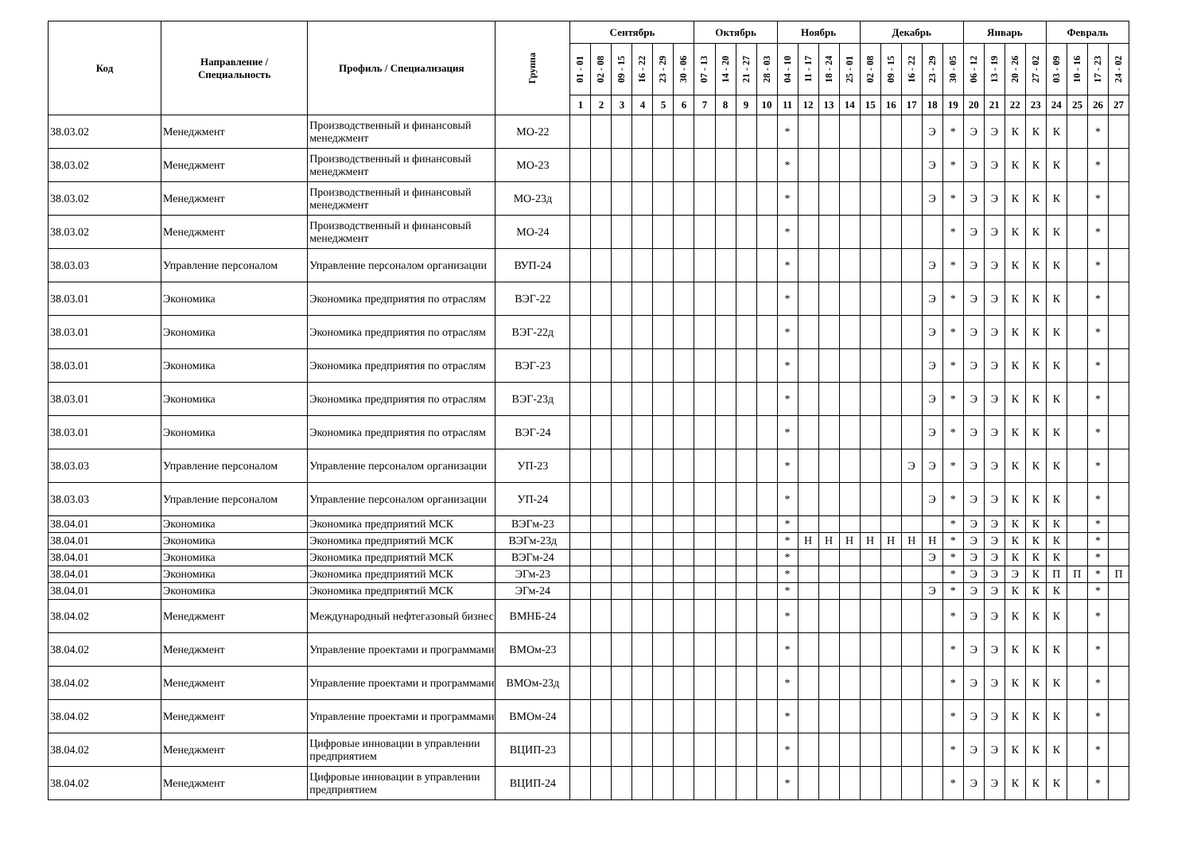| Код | Направление / Специальность | Профиль / Специализация | Группа | Сентябрь | | | | | | Октябрь | | | | Ноябрь | | | | Декабрь | | | | | Январь | | | | Февраль | | | |
| --- | --- | --- | --- | --- | --- | --- | --- | --- | --- | --- | --- | --- | --- | --- | --- | --- | --- | --- | --- | --- | --- | --- | --- | --- | --- | --- | --- | --- | --- | --- |
| | | | | 01 - 01 | 02 - 08 | 09 - 15 | 16 - 22 | 23 - 29 | 30 - 06 | 07 - 13 | 14 - 20 | 21 - 27 | 28 - 03 | 04 - 10 | 11 - 17 | 18 - 24 | 25 - 01 | 02 - 08 | 09 - 15 | 16 - 22 | 23 - 29 | 30 - 05 | 06 - 12 | 13 - 19 | 20 - 26 | 27 - 02 | 03 - 09 | 10 - 16 | 17 - 23 | 24 - 02 |
| | | | | 1 | 2 | 3 | 4 | 5 | 6 | 7 | 8 | 9 | 10 | 11 | 12 | 13 | 14 | 15 | 16 | 17 | 18 | 19 | 20 | 21 | 22 | 23 | 24 | 25 | 26 | 27 |
| 38.03.02 | Менеджмент | Производственный и финансовый менеджмент | МО-22 | | | | | | | | | | | * | | | | | | | Э | * | Э | Э | К | К | К | | * | |
| 38.03.02 | Менеджмент | Производственный и финансовый менеджмент | МО-23 | | | | | | | | | | | * | | | | | | | Э | * | Э | Э | К | К | К | | * | |
| 38.03.02 | Менеджмент | Производственный и финансовый менеджмент | МО-23д | | | | | | | | | | | * | | | | | | | Э | * | Э | Э | К | К | К | | * | |
| 38.03.02 | Менеджмент | Производственный и финансовый менеджмент | МО-24 | | | | | | | | | | | * | | | | | | | | * | Э | Э | К | К | К | | * | |
| 38.03.03 | Управление персоналом | Управление персоналом организации | ВУП-24 | | | | | | | | | | | * | | | | | | | Э | * | Э | Э | К | К | К | | * | |
| 38.03.01 | Экономика | Экономика предприятия по отраслям | ВЭГ-22 | | | | | | | | | | | * | | | | | | | Э | * | Э | Э | К | К | К | | * | |
| 38.03.01 | Экономика | Экономика предприятия по отраслям | ВЭГ-22д | | | | | | | | | | | * | | | | | | | Э | * | Э | Э | К | К | К | | * | |
| 38.03.01 | Экономика | Экономика предприятия по отраслям | ВЭГ-23 | | | | | | | | | | | * | | | | | | | Э | * | Э | Э | К | К | К | | * | |
| 38.03.01 | Экономика | Экономика предприятия по отраслям | ВЭГ-23д | | | | | | | | | | | * | | | | | | | Э | * | Э | Э | К | К | К | | * | |
| 38.03.01 | Экономика | Экономика предприятия по отраслям | ВЭГ-24 | | | | | | | | | | | * | | | | | | | Э | * | Э | Э | К | К | К | | * | |
| 38.03.03 | Управление персоналом | Управление персоналом организации | УП-23 | | | | | | | | | | | * | | | | | | Э | Э | * | Э | Э | К | К | К | | * | |
| 38.03.03 | Управление персоналом | Управление персоналом организации | УП-24 | | | | | | | | | | | * | | | | | | | Э | * | Э | Э | К | К | К | | * | |
| 38.04.01 | Экономика | Экономика предприятий МСК | ВЭГм-23 | | | | | | | | | | | * | | | | | | | | * | Э | Э | К | К | К | | * | |
| 38.04.01 | Экономика | Экономика предприятий МСК | ВЭГм-23д | | | | | | | | | | | * | Н | Н | Н | Н | Н | Н | Н | * | Э | Э | К | К | К | | * | |
| 38.04.01 | Экономика | Экономика предприятий МСК | ВЭГм-24 | | | | | | | | | | | * | | | | | | | Э | * | Э | Э | К | К | К | | * | |
| 38.04.01 | Экономика | Экономика предприятий МСК | ЭГм-23 | | | | | | | | | | | * | | | | | | | | * | Э | Э | Э | К | П | П | * | П |
| 38.04.01 | Экономика | Экономика предприятий МСК | ЭГм-24 | | | | | | | | | | | * | | | | | | | Э | * | Э | Э | К | К | К | | * | |
| 38.04.02 | Менеджмент | Международный нефтегазовый бизнес | ВМНБ-24 | | | | | | | | | | | * | | | | | | | | * | Э | Э | К | К | К | | * | |
| 38.04.02 | Менеджмент | Управление проектами и программами | ВМОм-23 | | | | | | | | | | | * | | | | | | | | * | Э | Э | К | К | К | | * | |
| 38.04.02 | Менеджмент | Управление проектами и программами | ВМОм-23д | | | | | | | | | | | * | | | | | | | | * | Э | Э | К | К | К | | * | |
| 38.04.02 | Менеджмент | Управление проектами и программами | ВМОм-24 | | | | | | | | | | | * | | | | | | | | * | Э | Э | К | К | К | | * | |
| 38.04.02 | Менеджмент | Цифровые инновации в управлении предприятием | ВЦИП-23 | | | | | | | | | | | * | | | | | | | | * | Э | Э | К | К | К | | * | |
| 38.04.02 | Менеджмент | Цифровые инновации в управлении предприятием | ВЦИП-24 | | | | | | | | | | | * | | | | | | | | * | Э | Э | К | К | К | | * | |